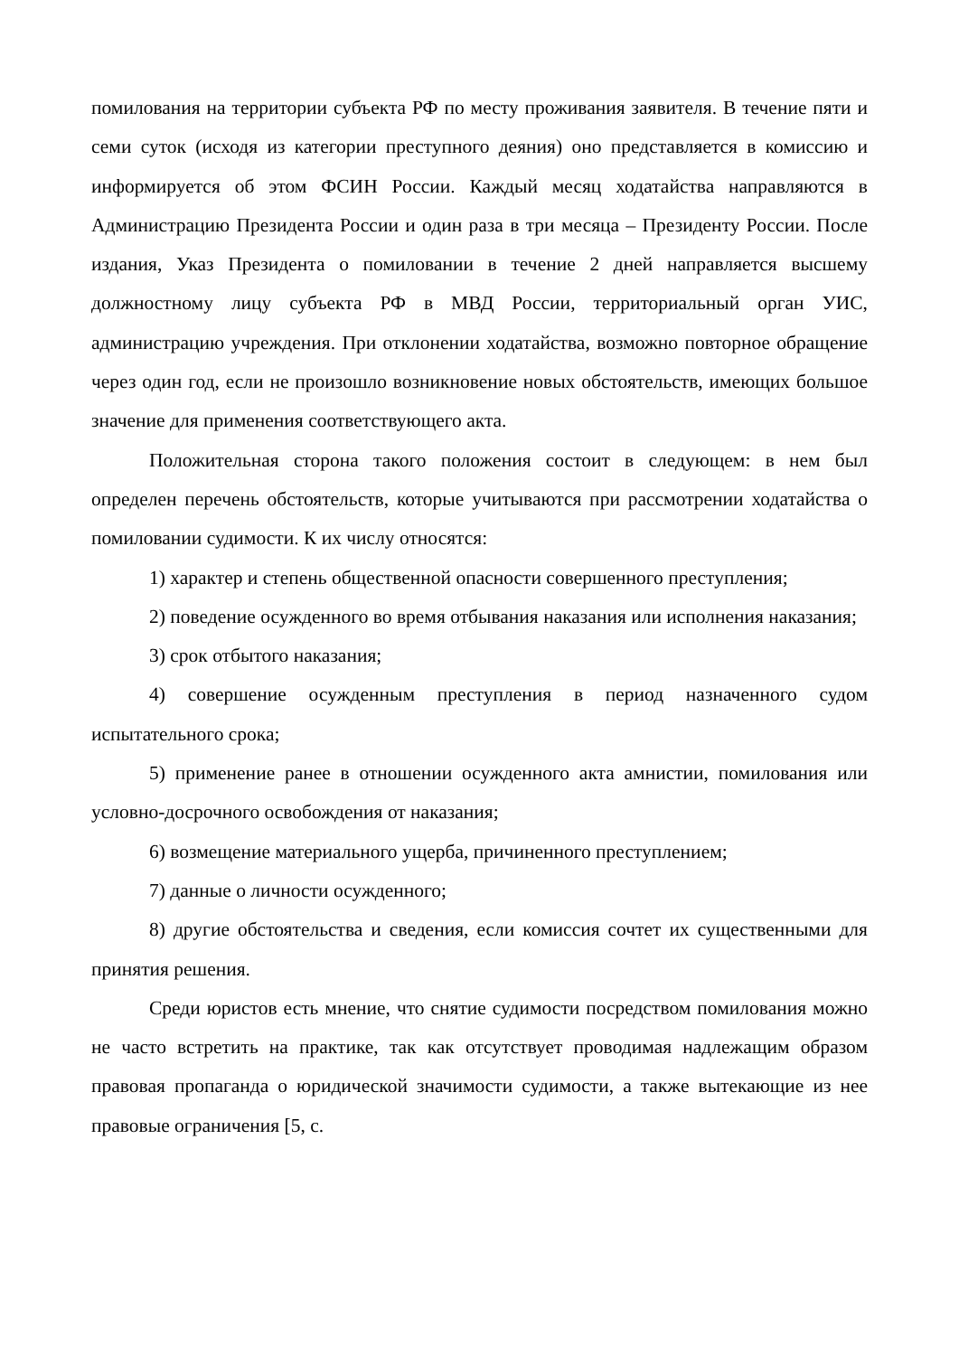помилования на территории субъекта РФ по месту проживания заявителя. В течение пяти и семи суток (исходя из категории преступного деяния) оно представляется в комиссию и информируется об этом ФСИН России. Каждый месяц ходатайства направляются в Администрацию Президента России и один раза в три месяца – Президенту России. После издания, Указ Президента о помиловании в течение 2 дней направляется высшему должностному лицу субъекта РФ в МВД России, территориальный орган УИС, администрацию учреждения. При отклонении ходатайства, возможно повторное обращение через один год, если не произошло возникновение новых обстоятельств, имеющих большое значение для применения соответствующего акта.
Положительная сторона такого положения состоит в следующем: в нем был определен перечень обстоятельств, которые учитываются при рассмотрении ходатайства о помиловании судимости. К их числу относятся:
1) характер и степень общественной опасности совершенного преступления;
2) поведение осужденного во время отбывания наказания или исполнения наказания;
3) срок отбытого наказания;
4) совершение осужденным преступления в период назначенного судом испытательного срока;
5) применение ранее в отношении осужденного акта амнистии, помилования или условно-досрочного освобождения от наказания;
6) возмещение материального ущерба, причиненного преступлением;
7) данные о личности осужденного;
8) другие обстоятельства и сведения, если комиссия сочтет их существенными для принятия решения.
Среди юристов есть мнение, что снятие судимости посредством помилования можно не часто встретить на практике, так как отсутствует проводимая надлежащим образом правовая пропаганда о юридической значимости судимости, а также вытекающие из нее правовые ограничения [5, с.